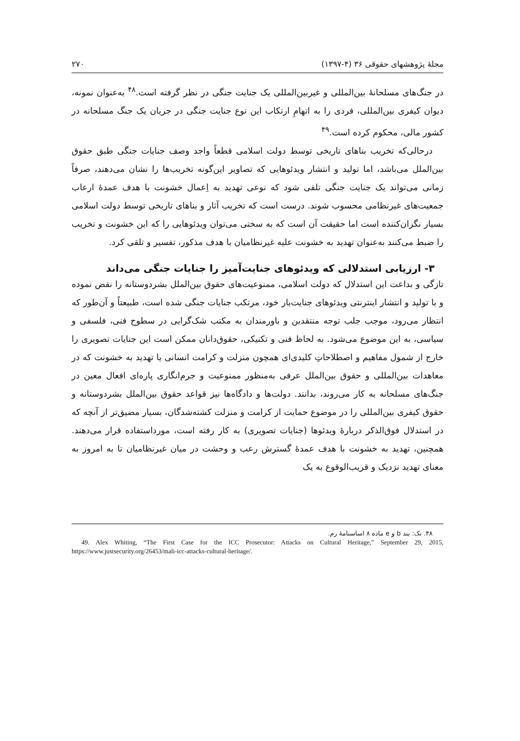مجلهٔ پژوهشهای حقوقی ۳۶ (۴-۱۳۹۷) ۲۷۰
در جنگ‌های مسلحانهٔ بین‌المللی و غیربین‌المللی یک جنایت جنگی در نظر گرفته است.<sup>۴۸</sup> به‌عنوان نمونه، دیوان کیفری بین‌المللی، فردی را به اتهامِ ارتکاب این نوع جنایت جنگی در جریان یک جنگ مسلحانه در کشور مالی، محکوم کرده است.<sup>۴۹</sup>
درحالی‌که تخریب بناهای تاریخی توسط دولت اسلامی قطعاً واجد وصف جنایات جنگی طبق حقوق بین‌الملل می‌باشد، اما تولید و انتشار ویدئوهایی که تصاویر این‌گونه تخریب‌ها را نشان می‌دهند، صرفاً زمانی می‌تواند یک جنایت جنگی تلقی شود که نوعی تهدید به اِعمال خشونت با هدف عمدهٔ ارعاب جمعیت‌های غیرنظامی محسوب شوند. درست است که تخریب آثار و بناهای تاریخی توسط دولت اسلامی بسیار نگران‌کننده است اما حقیقت آن است که به سختی می‌توان ویدئوهایی را که این خشونت و تخریب را ضبط می‌کنند به‌عنوان تهدید به خشونت علیه غیرنظامیان با هدف مذکور، تفسیر و تلقی کرد.
۳- ارزیابی استدلالی که ویدئوهای جنایت‌آمیز را جنایات جنگی می‌داند
تازگی و بداعت این استدلال که دولت اسلامی، ممنوعیت‌های حقوق بین‌الملل بشردوستانه را نقض نموده و با تولید و انتشار اینترنتی ویدئوهای جنایت‌بار خود، مرتکب جنایات جنگی شده است، طبیعتاً و آن‌طور که انتظار می‌رود، موجب جلب توجه منتقدین و باورمندان به مکتب شک‌گرایی در سطوح فنی، فلسفی و سیاسی، به این موضوع می‌شود. به لحاظ فنی و تکنیکی، حقوق‌دانان ممکن است این جنایات تصویری را خارج از شمول مفاهیم و اصطلاحاتِ کلیدی‌ای همچون منزلت و کرامت انسانی یا تهدید به خشونت که در معاهدات بین‌المللی و حقوق بین‌الملل عرفی به‌منظور ممنوعیت و جرم‌انگاری پاره‌ای افعال معین در جنگ‌های مسلحانه به کار می‌روند، بدانند. دولت‌ها و دادگاه‌ها نیز قواعد حقوق بین‌الملل بشردوستانه و حقوق کیفری بین‌المللی را در موضوع حمایت از کرامت و منزلت کشته‌شدگان، بسیار مضیق‌تر از آنچه که در استدلال فوق‌الذکر دربارهٔ ویدئوها (جنایات تصویری) به کار رفته است، مورداستفاده قرار می‌دهند. همچنین، تهدید به خشونت با هدف عمدهٔ گسترش رعب و وحشت در میان غیرنظامیان تا به امروز به معنای تهدید نزدیک و قریب‌الوقوع به یک
۴۸. نک: بند b و e ماده ۸ اساسنامهٔ رم.
49. Alex Whiting, “The First Case for the ICC Prosecutor: Attacks on Cultural Heritage,” September 29, 2015, https://www.justsecurity.org/26453/mali-icc-attacks-cultural-heritage/.